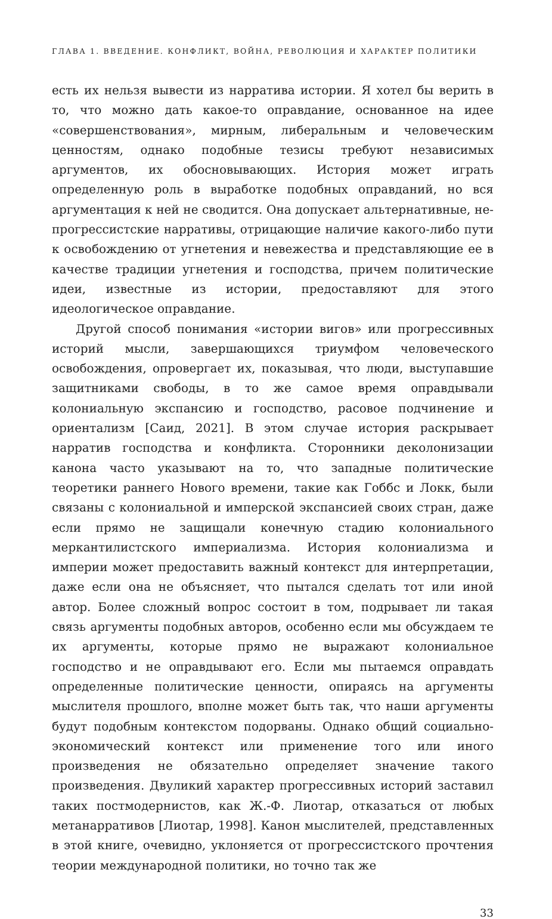ГЛАВА 1. ВВЕДЕНИЕ. КОНФЛИКТ, ВОЙНА, РЕВОЛЮЦИЯ И ХАРАКТЕР ПОЛИТИКИ
есть их нельзя вывести из нарратива истории. Я хотел бы верить в то, что можно дать какое-то оправдание, основанное на идее «совершенствования», мирным, либеральным и человеческим ценностям, однако подобные тезисы требуют независимых аргументов, их обосновывающих. История может играть определенную роль в выработке подобных оправданий, но вся аргументация к ней не сводится. Она допускает альтернативные, не-прогрессистские нарративы, отрицающие наличие какого-либо пути к освобождению от угнетения и невежества и представляющие ее в качестве традиции угнетения и господства, причем политические идеи, известные из истории, предоставляют для этого идеологическое оправдание.
Другой способ понимания «истории вигов» или прогрессивных историй мысли, завершающихся триумфом человеческого освобождения, опровергает их, показывая, что люди, выступавшие защитниками свободы, в то же самое время оправдывали колониальную экспансию и господство, расовое подчинение и ориентализм [Саид, 2021]. В этом случае история раскрывает нарратив господства и конфликта. Сторонники деколонизации канона часто указывают на то, что западные политические теоретики раннего Нового времени, такие как Гоббс и Локк, были связаны с колониальной и имперской экспансией своих стран, даже если прямо не защищали конечную стадию колониального меркантилистского империализма. История колониализма и империи может предоставить важный контекст для интерпретации, даже если она не объясняет, что пытался сделать тот или иной автор. Более сложный вопрос состоит в том, подрывает ли такая связь аргументы подобных авторов, особенно если мы обсуждаем те их аргументы, которые прямо не выражают колониальное господство и не оправдывают его. Если мы пытаемся оправдать определенные политические ценности, опираясь на аргументы мыслителя прошлого, вполне может быть так, что наши аргументы будут подобным контекстом подорваны. Однако общий социально-экономический контекст или применение того или иного произведения не обязательно определяет значение такого произведения. Двуликий характер прогрессивных историй заставил таких постмодернистов, как Ж.-Ф. Лиотар, отказаться от любых метанарративов [Лиотар, 1998]. Канон мыслителей, представленных в этой книге, очевидно, уклоняется от прогрессистского прочтения теории международной политики, но точно так же
33